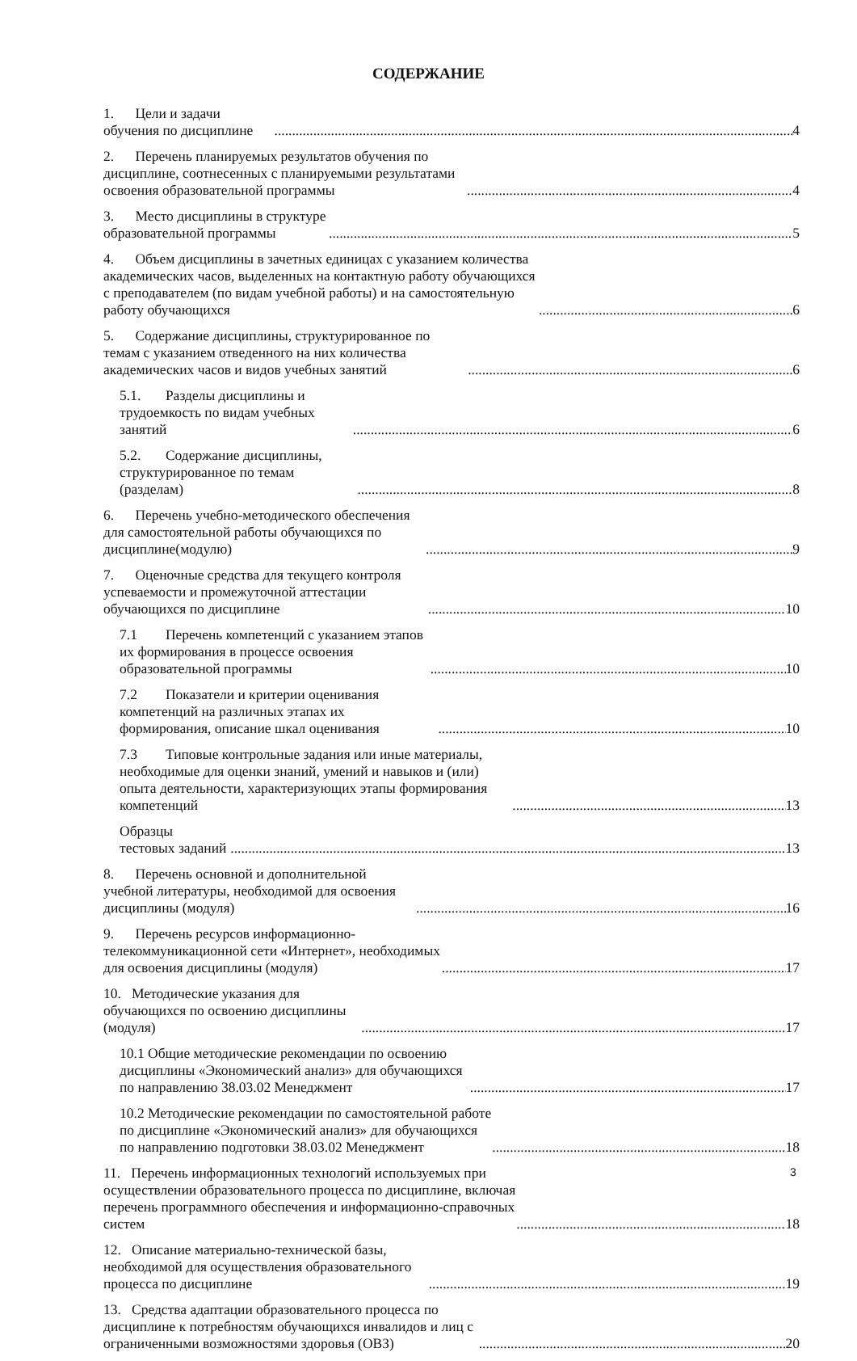СОДЕРЖАНИЕ
1. Цели и задачи обучения по дисциплине 4
2. Перечень планируемых результатов обучения по дисциплине, соотнесенных с планируемыми результатами освоения образовательной программы 4
3. Место дисциплины в структуре образовательной программы 5
4. Объем дисциплины в зачетных единицах с указанием количества академических часов, выделенных на контактную работу обучающихся с преподавателем (по видам учебной работы) и на самостоятельную работу обучающихся 6
5. Содержание дисциплины, структурированное по темам с указанием отведенного на них количества академических часов и видов учебных занятий 6
5.1. Разделы дисциплины и трудоемкость по видам учебных занятий 6
5.2. Содержание дисциплины, структурированное по темам (разделам) 8
6. Перечень учебно-методического обеспечения для самостоятельной работы обучающихся по дисциплине(модулю) 9
7. Оценочные средства для текущего контроля успеваемости и промежуточной аттестации обучающихся по дисциплине 10
7.1 Перечень компетенций с указанием этапов их формирования в процессе освоения образовательной программы 10
7.2 Показатели и критерии оценивания компетенций на различных этапах их формирования, описание шкал оценивания 10
7.3 Типовые контрольные задания или иные материалы, необходимые для оценки знаний, умений и навыков и (или) опыта деятельности, характеризующих этапы формирования компетенций 13
Образцы тестовых заданий 13
8. Перечень основной и дополнительной учебной литературы, необходимой для освоения дисциплины (модуля) 16
9. Перечень ресурсов информационно-телекоммуникационной сети «Интернет», необходимых для освоения дисциплины (модуля) 17
10. Методические указания для обучающихся по освоению дисциплины (модуля) 17
10.1 Общие методические рекомендации по освоению дисциплины «Экономический анализ» для обучающихся по направлению 38.03.02 Менеджмент 17
10.2 Методические рекомендации по самостоятельной работе по дисциплине «Экономический анализ» для обучающихся по направлению подготовки 38.03.02 Менеджмент 18
11. Перечень информационных технологий используемых при осуществлении образовательного процесса по дисциплине, включая перечень программного обеспечения и информационно-справочных систем 18
12. Описание материально-технической базы, необходимой для осуществления образовательного процесса по дисциплине 19
13. Средства адаптации образовательного процесса по дисциплине к потребностям обучающихся инвалидов и лиц с ограниченными возможностями здоровья (ОВЗ) 20
3